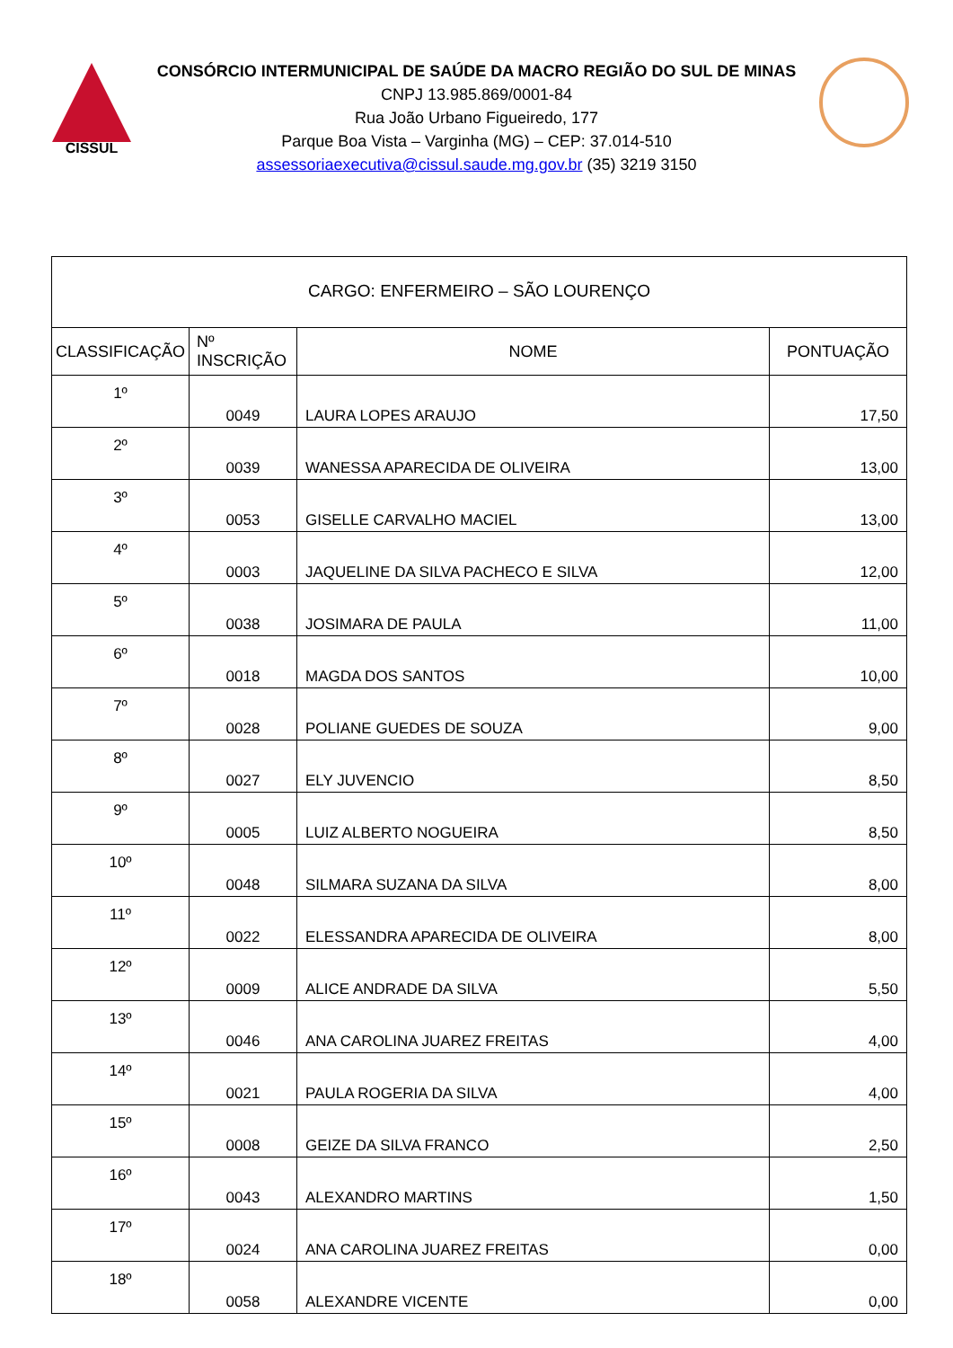CISSUL
CONSÓRCIO INTERMUNICIPAL DE SAÚDE DA MACRO REGIÃO DO SUL DE MINAS
CNPJ 13.985.869/0001-84
Rua João Urbano Figueiredo, 177
Parque Boa Vista – Varginha (MG) – CEP: 37.014-510
assessoriaexecutiva@cissul.saude.mg.gov.br (35) 3219 3150
| CARGO: ENFERMEIRO – SÃO LOURENÇO | | | |
| CLASSIFICAÇÃO | Nº INSCRIÇÃO | NOME | PONTUAÇÃO |
| 1º | 0049 | LAURA LOPES ARAUJO | 17,50 |
| 2º | 0039 | WANESSA APARECIDA DE OLIVEIRA | 13,00 |
| 3º | 0053 | GISELLE CARVALHO MACIEL | 13,00 |
| 4º | 0003 | JAQUELINE DA SILVA PACHECO E SILVA | 12,00 |
| 5º | 0038 | JOSIMARA DE PAULA | 11,00 |
| 6º | 0018 | MAGDA DOS SANTOS | 10,00 |
| 7º | 0028 | POLIANE GUEDES DE SOUZA | 9,00 |
| 8º | 0027 | ELY JUVENCIO | 8,50 |
| 9º | 0005 | LUIZ ALBERTO NOGUEIRA | 8,50 |
| 10º | 0048 | SILMARA SUZANA DA SILVA | 8,00 |
| 11º | 0022 | ELESSANDRA APARECIDA DE OLIVEIRA | 8,00 |
| 12º | 0009 | ALICE ANDRADE DA SILVA | 5,50 |
| 13º | 0046 | ANA CAROLINA JUAREZ FREITAS | 4,00 |
| 14º | 0021 | PAULA ROGERIA DA SILVA | 4,00 |
| 15º | 0008 | GEIZE DA SILVA FRANCO | 2,50 |
| 16º | 0043 | ALEXANDRO MARTINS | 1,50 |
| 17º | 0024 | ANA CAROLINA JUAREZ FREITAS | 0,00 |
| 18º | 0058 | ALEXANDRE VICENTE | 0,00 |